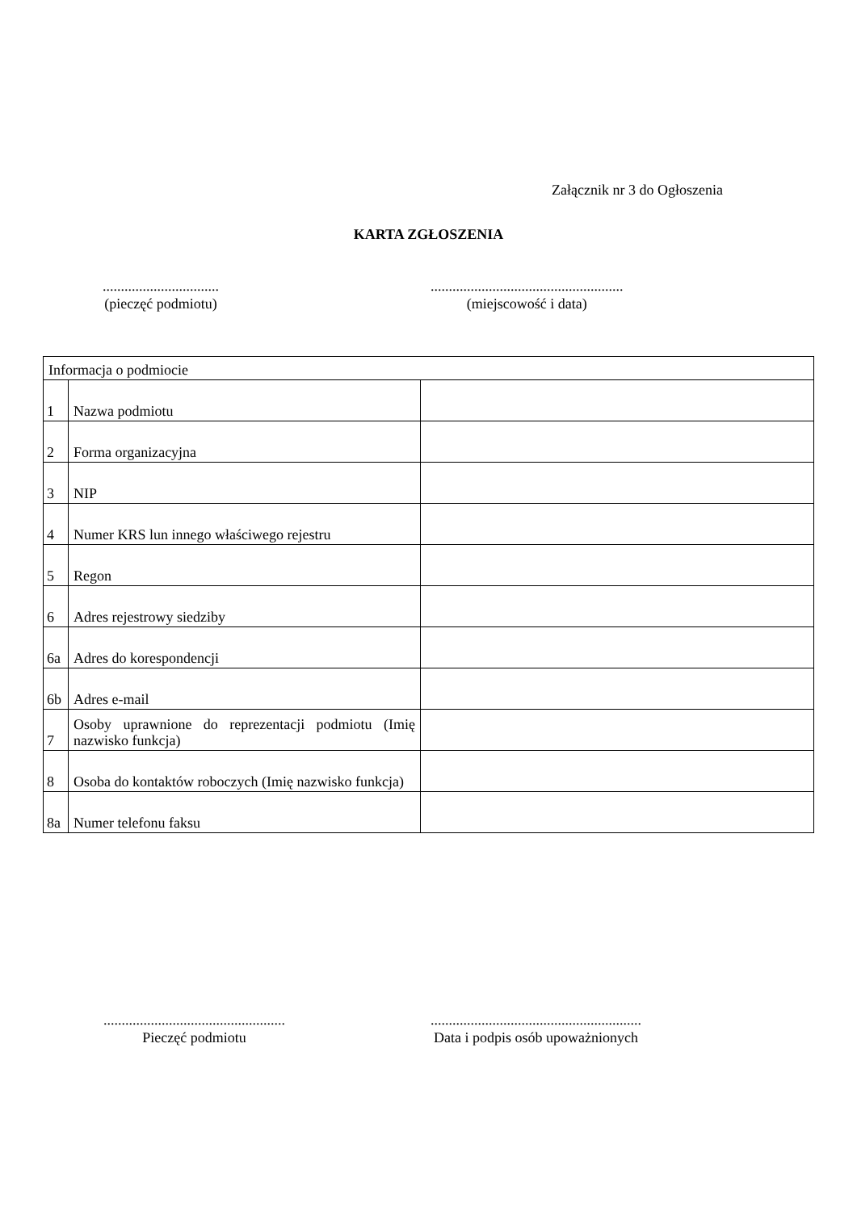Załącznik nr 3 do Ogłoszenia
KARTA ZGŁOSZENIA
................................
(pieczęć podmiotu)
.....................................................
(miejscowość i data)
| Informacja o podmiocie | | |
| 1 | Nazwa podmiotu | |
| 2 | Forma organizacyjna | |
| 3 | NIP | |
| 4 | Numer KRS lun innego właściwego rejestru | |
| 5 | Regon | |
| 6 | Adres rejestrowy siedziby | |
| 6a | Adres do korespondencji | |
| 6b | Adres e-mail | |
| 7 | Osoby uprawnione do reprezentacji podmiotu (Imię nazwisko funkcja) | |
| 8 | Osoba do kontaktów roboczych (Imię nazwisko funkcja) | |
| 8a | Numer telefonu faksu | |
..................................................
Pieczęć podmiotu
..........................................................
Data i podpis osób upoważnionych